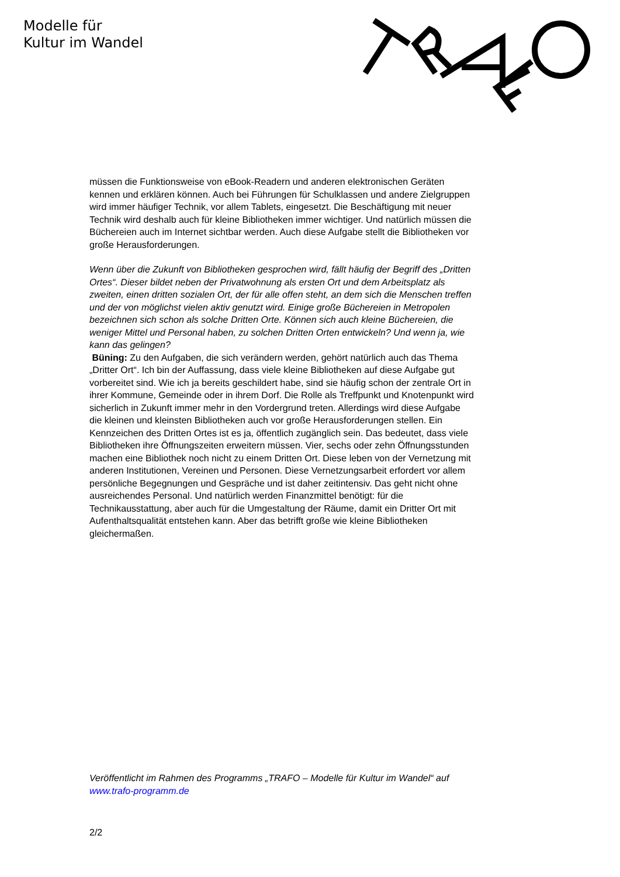Modelle für
Kultur im Wandel
müssen die Funktionsweise von eBook-Readern und anderen elektronischen Geräten kennen und erklären können. Auch bei Führungen für Schulklassen und andere Zielgruppen wird immer häufiger Technik, vor allem Tablets, eingesetzt. Die Beschäftigung mit neuer Technik wird deshalb auch für kleine Bibliotheken immer wichtiger. Und natürlich müssen die Büchereien auch im Internet sichtbar werden. Auch diese Aufgabe stellt die Bibliotheken vor große Herausforderungen.
Wenn über die Zukunft von Bibliotheken gesprochen wird, fällt häufig der Begriff des „Dritten Ortes“. Dieser bildet neben der Privatwohnung als ersten Ort und dem Arbeitsplatz als zweiten, einen dritten sozialen Ort, der für alle offen steht, an dem sich die Menschen treffen und der von möglichst vielen aktiv genutzt wird. Einige große Büchereien in Metropolen bezeichnen sich schon als solche Dritten Orte. Können sich auch kleine Büchereien, die weniger Mittel und Personal haben, zu solchen Dritten Orten entwickeln? Und wenn ja, wie kann das gelingen?
Büning: Zu den Aufgaben, die sich verändern werden, gehört natürlich auch das Thema „Dritter Ort“. Ich bin der Auffassung, dass viele kleine Bibliotheken auf diese Aufgabe gut vorbereitet sind. Wie ich ja bereits geschildert habe, sind sie häufig schon der zentrale Ort in ihrer Kommune, Gemeinde oder in ihrem Dorf. Die Rolle als Treffpunkt und Knotenpunkt wird sicherlich in Zukunft immer mehr in den Vordergrund treten. Allerdings wird diese Aufgabe die kleinen und kleinsten Bibliotheken auch vor große Herausforderungen stellen. Ein Kennzeichen des Dritten Ortes ist es ja, öffentlich zugänglich sein. Das bedeutet, dass viele Bibliotheken ihre Öffnungszeiten erweitern müssen. Vier, sechs oder zehn Öffnungsstunden machen eine Bibliothek noch nicht zu einem Dritten Ort. Diese leben von der Vernetzung mit anderen Institutionen, Vereinen und Personen. Diese Vernetzungsarbeit erfordert vor allem persönliche Begegnungen und Gespräche und ist daher zeitintensiv. Das geht nicht ohne ausreichendes Personal. Und natürlich werden Finanzmittel benötigt: für die Technikausstattung, aber auch für die Umgestaltung der Räume, damit ein Dritter Ort mit Aufenthaltsqualität entstehen kann. Aber das betrifft große wie kleine Bibliotheken gleichermaßen.
Veröffentlicht im Rahmen des Programms „TRAFO – Modelle für Kultur im Wandel“ auf www.trafo-programm.de
2/2